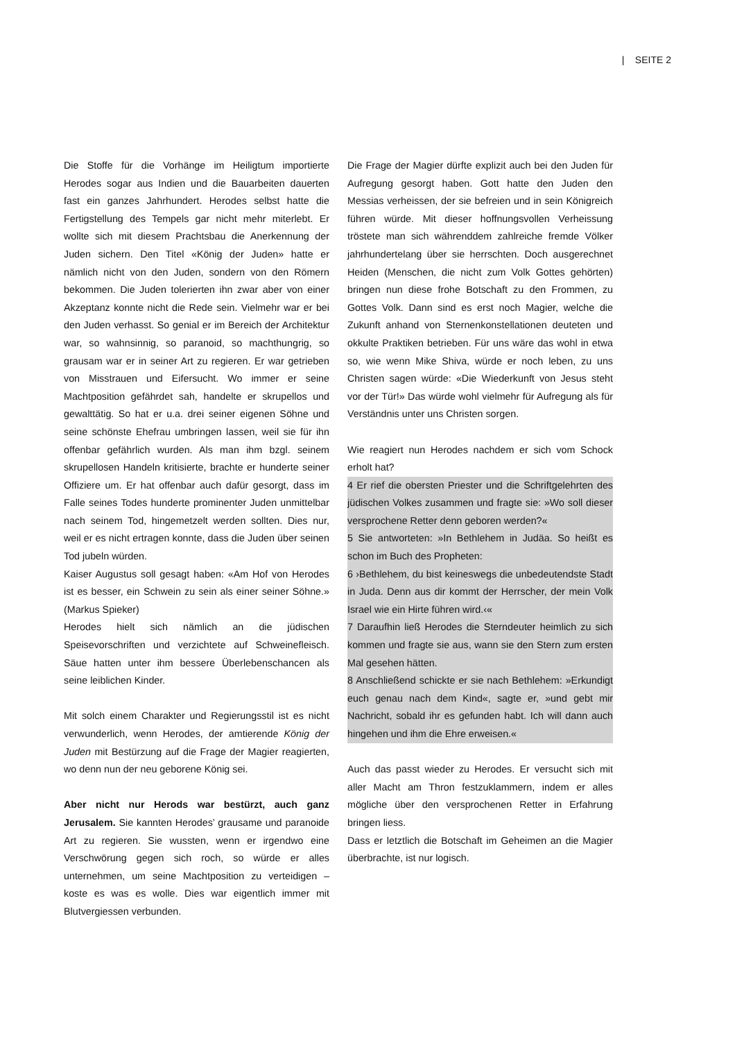| SEITE 2
Die Stoffe für die Vorhänge im Heiligtum importierte Herodes sogar aus Indien und die Bauarbeiten dauerten fast ein ganzes Jahrhundert. Herodes selbst hatte die Fertigstellung des Tempels gar nicht mehr miterlebt. Er wollte sich mit diesem Prachtsbau die Anerkennung der Juden sichern. Den Titel «König der Juden» hatte er nämlich nicht von den Juden, sondern von den Römern bekommen. Die Juden tolerierten ihn zwar aber von einer Akzeptanz konnte nicht die Rede sein. Vielmehr war er bei den Juden verhasst. So genial er im Bereich der Architektur war, so wahnsinnig, so paranoid, so machthungrig, so grausam war er in seiner Art zu regieren. Er war getrieben von Misstrauen und Eifersucht. Wo immer er seine Machtposition gefährdet sah, handelte er skrupellos und gewalttätig. So hat er u.a. drei seiner eigenen Söhne und seine schönste Ehefrau umbringen lassen, weil sie für ihn offenbar gefährlich wurden. Als man ihm bzgl. seinem skrupellosen Handeln kritisierte, brachte er hunderte seiner Offiziere um. Er hat offenbar auch dafür gesorgt, dass im Falle seines Todes hunderte prominenter Juden unmittelbar nach seinem Tod, hingemetzelt werden sollten. Dies nur, weil er es nicht ertragen konnte, dass die Juden über seinen Tod jubeln würden.
Kaiser Augustus soll gesagt haben: «Am Hof von Herodes ist es besser, ein Schwein zu sein als einer seiner Söhne.» (Markus Spieker)
Herodes hielt sich nämlich an die jüdischen Speisevorschriften und verzichtete auf Schweinefleisch. Säue hatten unter ihm bessere Überlebenschancen als seine leiblichen Kinder.
Mit solch einem Charakter und Regierungsstil ist es nicht verwunderlich, wenn Herodes, der amtierende König der Juden mit Bestürzung auf die Frage der Magier reagierten, wo denn nun der neu geborene König sei.
Aber nicht nur Herods war bestürzt, auch ganz Jerusalem. Sie kannten Herodes’ grausame und paranoide Art zu regieren. Sie wussten, wenn er irgendwo eine Verschwörung gegen sich roch, so würde er alles unternehmen, um seine Machtposition zu verteidigen – koste es was es wolle. Dies war eigentlich immer mit Blutvergiessen verbunden.
Die Frage der Magier dürfte explizit auch bei den Juden für Aufregung gesorgt haben. Gott hatte den Juden den Messias verheissen, der sie befreien und in sein Königreich führen würde. Mit dieser hoffnungsvollen Verheissung tröstete man sich währenddem zahlreiche fremde Völker jahrhundertelang über sie herrschten. Doch ausgerechnet Heiden (Menschen, die nicht zum Volk Gottes gehörten) bringen nun diese frohe Botschaft zu den Frommen, zu Gottes Volk. Dann sind es erst noch Magier, welche die Zukunft anhand von Sternenkonstellationen deuteten und okkulte Praktiken betrieben. Für uns wäre das wohl in etwa so, wie wenn Mike Shiva, würde er noch leben, zu uns Christen sagen würde: «Die Wiederkunft von Jesus steht vor der Tür!» Das würde wohl vielmehr für Aufregung als für Verständnis unter uns Christen sorgen.
Wie reagiert nun Herodes nachdem er sich vom Schock erholt hat?
4 Er rief die obersten Priester und die Schriftgelehrten des jüdischen Volkes zusammen und fragte sie: »Wo soll dieser versprochene Retter denn geboren werden?«
5 Sie antworteten: »In Bethlehem in Judäa. So heißt es schon im Buch des Propheten:
6 ›Bethlehem, du bist keineswegs die unbedeutendste Stadt in Juda. Denn aus dir kommt der Herrscher, der mein Volk Israel wie ein Hirte führen wird.‹«
7 Daraufhin ließ Herodes die Sterndeuter heimlich zu sich kommen und fragte sie aus, wann sie den Stern zum ersten Mal gesehen hätten.
8 Anschließend schickte er sie nach Bethlehem: »Erkundigt euch genau nach dem Kind«, sagte er, »und gebt mir Nachricht, sobald ihr es gefunden habt. Ich will dann auch hingehen und ihm die Ehre erweisen.«
Auch das passt wieder zu Herodes. Er versucht sich mit aller Macht am Thron festzuklammern, indem er alles mögliche über den versprochenen Retter in Erfahrung bringen liess.
Dass er letztlich die Botschaft im Geheimen an die Magier überbrachte, ist nur logisch.